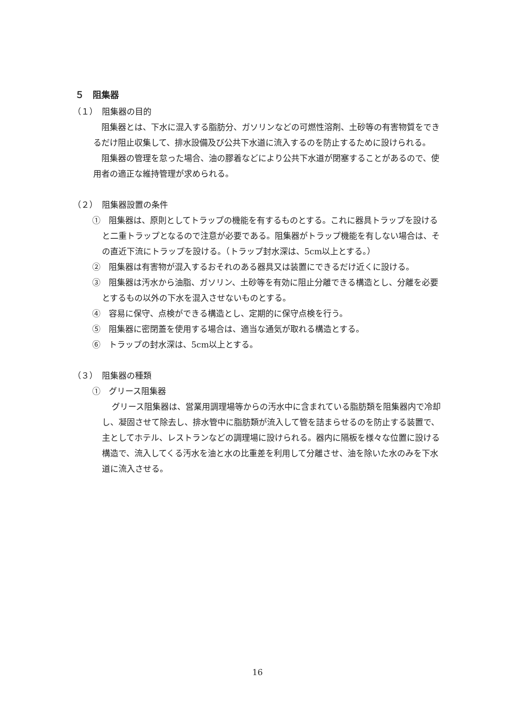５　阻集器
（１）　阻集器の目的
阻集器とは、下水に混入する脂肪分、ガソリンなどの可燃性溶剤、土砂等の有害物質をできるだけ阻止収集して、排水設備及び公共下水道に流入するのを防止するために設けられる。
阻集器の管理を怠った場合、油の膠着などにより公共下水道が閉塞することがあるので、使用者の適正な維持管理が求められる。
（２）　阻集器設置の条件
①　阻集器は、原則としてトラップの機能を有するものとする。これに器具トラップを設けると二重トラップとなるので注意が必要である。阻集器がトラップ機能を有しない場合は、その直近下流にトラップを設ける。（トラップ封水深は、5cm以上とする。）
②　阻集器は有害物が混入するおそれのある器具又は装置にできるだけ近くに設ける。
③　阻集器は汚水から油脂、ガソリン、土砂等を有効に阻止分離できる構造とし、分離を必要とするもの以外の下水を混入させないものとする。
④　容易に保守、点検ができる構造とし、定期的に保守点検を行う。
⑤　阻集器に密閉蓋を使用する場合は、適当な通気が取れる構造とする。
⑥　トラップの封水深は、5cm以上とする。
（３）　阻集器の種類
①　グリース阻集器
グリース阻集器は、営業用調理場等からの汚水中に含まれている脂肪類を阻集器内で冷却し、凝固させて除去し、排水管中に脂肪類が流入して管を詰まらせるのを防止する装置で、主としてホテル、レストランなどの調理場に設けられる。器内に隔板を様々な位置に設ける構造で、流入してくる汚水を油と水の比重差を利用して分離させ、油を除いた水のみを下水道に流入させる。
16